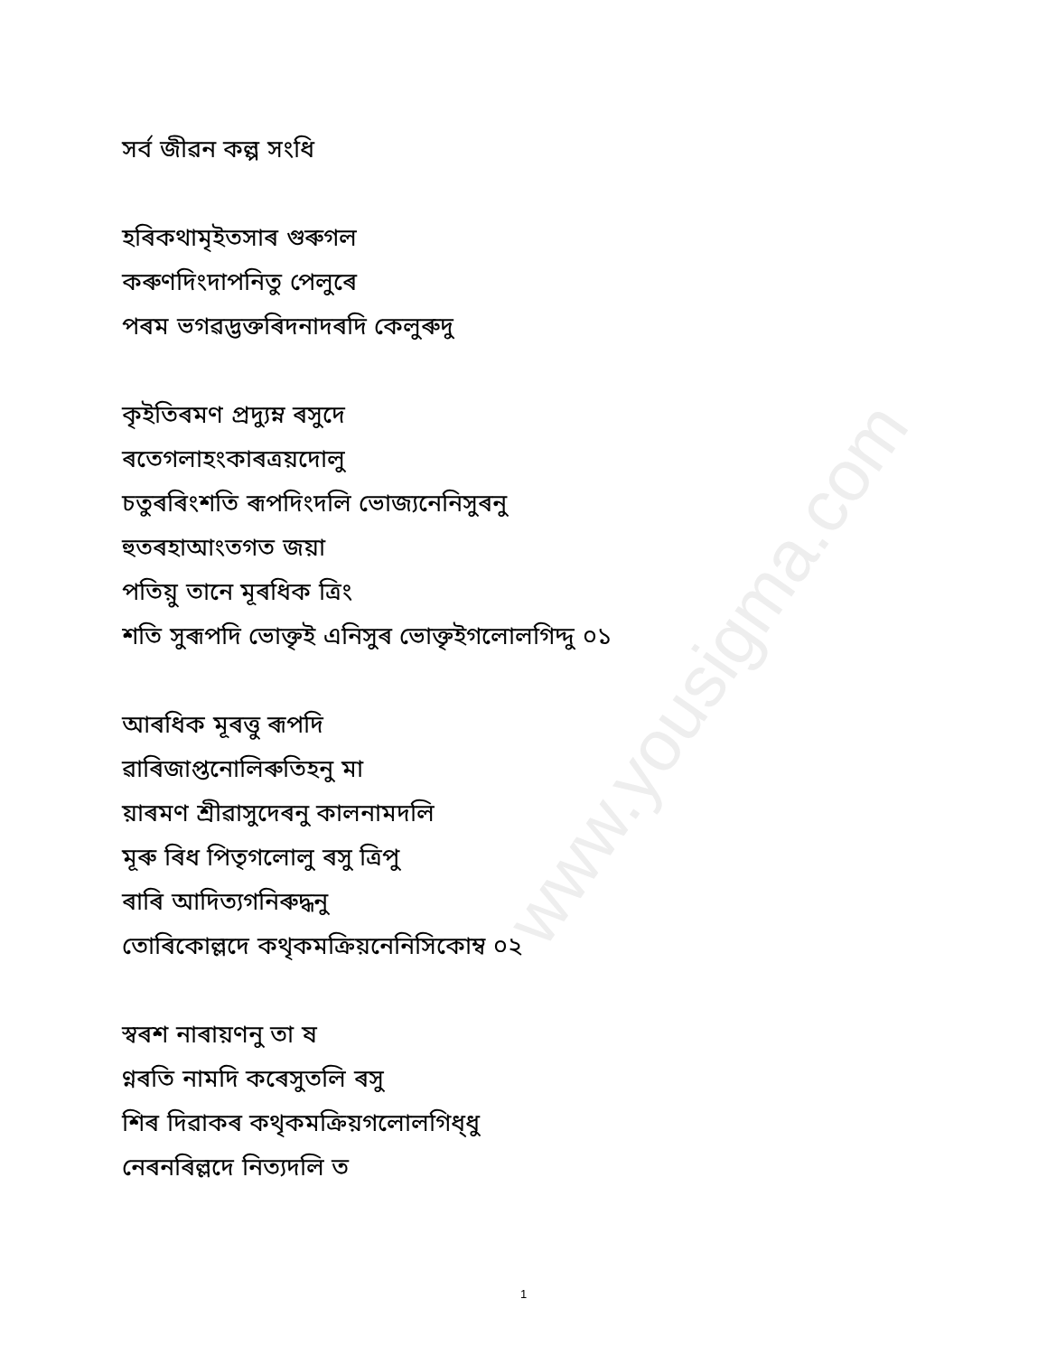www.yousigma.com
সৰ্ব জীৱন কল্প সংধি
হৰিকথামৃইতসাৰ গুৰুগল
কৰুণদিংদাপনিতু পেলুৰে
পৰম ভগৱদ্ভক্তৰিদনাদৰদি কেলুৰুদু
কৃইতিৰমণ প্ৰদ্যুম্ন ৰসুদে
ৰতেগলাহংকাৰত্ৰয়দোলু
চতুৰৰিংশতি ৰূপদিংদলি ভোজ্যনেনিসুৰনু
হুতৰহাআংতগত জয়া
পতিয়ু তানে মূৰধিক ত্ৰিং
শতি সুৰূপদি ভোক্তৃই এনিসুৰ ভোক্তৃইগলোলগিদ্দু ০১
আৰধিক মূৰত্তু ৰূপদি
ৱাৰিজাপ্তনোলিৰুতিহনু মা
য়াৰমণ শ্ৰীৱাসুদেৰনু কালনামদলি
মূৰু ৰিধ পিতৃগলোলু ৰসু ত্ৰিপু
ৰাৰি আদিত্যগনিৰুদ্ধনু
তোৰিকোল্লদে কথৃকমক্ৰিয়নেনিসিকোম্ব ০২
স্ৱৰশ নাৰায়ণনু তা ষ
ণ্নৰতি নামদি কৰেসুতলি ৰসু
শিৰ দিৱাকৰ কথৃকমক্ৰিয়গলোলগিধ্ধু
নেৰনৰিল্লদে নিত্যদলি ত
1